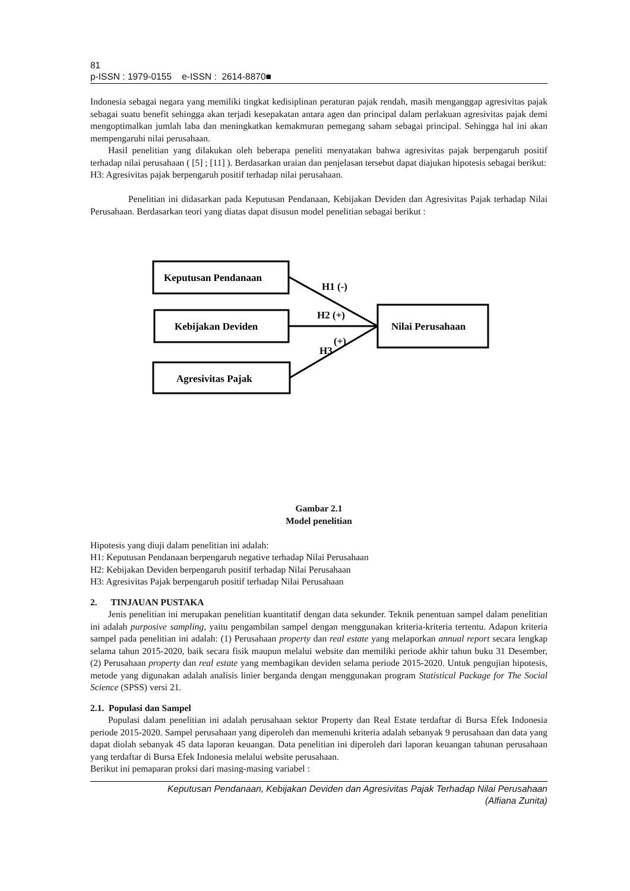81
p-ISSN : 1979-0155 e-ISSN : 2614-8870■
Indonesia sebagai negara yang memiliki tingkat kedisiplinan peraturan pajak rendah, masih menganggap agresivitas pajak sebagai suatu benefit sehingga akan terjadi kesepakatan antara agen dan principal dalam perlakuan agresivitas pajak demi mengoptimalkan jumlah laba dan meningkatkan kemakmuran pemegang saham sebagai principal. Sehingga hal ini akan mempengaruhi nilai perusahaan.
Hasil penelitian yang dilakukan oleh beberapa peneliti menyatakan bahwa agresivitas pajak berpengaruh positif terhadap nilai perusahaan ( [5] ; [11] ). Berdasarkan uraian dan penjelasan tersebut dapat diajukan hipotesis sebagai berikut:
H3: Agresivitas pajak berpengaruh positif terhadap nilai perusahaan.
Penelitian ini didasarkan pada Keputusan Pendanaan, Kebijakan Deviden dan Agresivitas Pajak terhadap Nilai Perusahaan. Berdasarkan teori yang diatas dapat disusun model penelitian sebagai berikut :
Keputusan Pendanaan
Kebijakan Deviden
Agresivitas Pajak
Nilai Perusahaan
H1 (-)
H2 (+)
(+)
H3
Gambar 2.1
Model penelitian
Hipotesis yang diuji dalam penelitian ini adalah:
H1: Keputusan Pendanaan berpengaruh negative terhadap Nilai Perusahaan
H2: Kebijakan Deviden berpengaruh positif terhadap Nilai Perusahaan
H3: Agresivitas Pajak berpengaruh positif terhadap Nilai Perusahaan
2. TINJAUAN PUSTAKA
Jenis penelitian ini merupakan penelitian kuantitatif dengan data sekunder. Teknik penentuan sampel dalam penelitian ini adalah purposive sampling, yaitu pengambilan sampel dengan menggunakan kriteria-kriteria tertentu. Adapun kriteria sampel pada penelitian ini adalah: (1) Perusahaan property dan real estate yang melaporkan annual report secara lengkap selama tahun 2015-2020, baik secara fisik maupun melalui website dan memiliki periode akhir tahun buku 31 Desember, (2) Perusahaan property dan real estate yang membagikan deviden selama periode 2015-2020. Untuk pengujian hipotesis, metode yang digunakan adalah analisis linier berganda dengan menggunakan program Statistical Package for The Social Science (SPSS) versi 21.
2.1. Populasi dan Sampel
Populasi dalam penelitian ini adalah perusahaan sektor Property dan Real Estate terdaftar di Bursa Efek Indonesia periode 2015-2020. Sampel perusahaan yang diperoleh dan memenuhi kriteria adalah sebanyak 9 perusahaan dan data yang dapat diolah sebanyak 45 data laporan keuangan. Data penelitian ini diperoleh dari laporan keuangan tahunan perusahaan yang terdaftar di Bursa Efek Indonesia melalui website perusahaan.
Berikut ini pemaparan proksi dari masing-masing variabel :
Keputusan Pendanaan, Kebijakan Deviden dan Agresivitas Pajak Terhadap Nilai Perusahaan
(Alfiana Zunita)